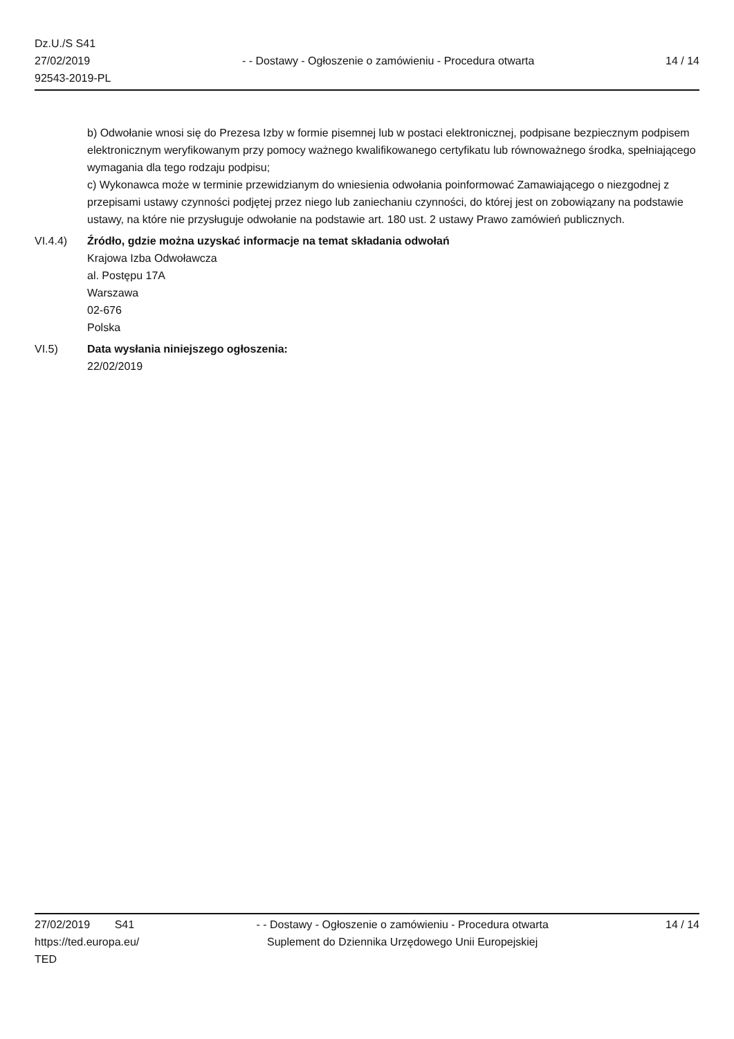Dz.U./S S41
27/02/2019
92543-2019-PL
- - Dostawy - Ogłoszenie o zamówieniu - Procedura otwarta
14 / 14
b) Odwołanie wnosi się do Prezesa Izby w formie pisemnej lub w postaci elektronicznej, podpisane bezpiecznym podpisem elektronicznym weryfikowanym przy pomocy ważnego kwalifikowanego certyfikatu lub równoważnego środka, spełniającego wymagania dla tego rodzaju podpisu;
c) Wykonawca może w terminie przewidzianym do wniesienia odwołania poinformować Zamawiającego o niezgodnej z przepisami ustawy czynności podjętej przez niego lub zaniechaniu czynności, do której jest on zobowiązany na podstawie ustawy, na które nie przysługuje odwołanie na podstawie art. 180 ust. 2 ustawy Prawo zamówień publicznych.
VI.4.4) Źródło, gdzie można uzyskać informacje na temat składania odwołań
Krajowa Izba Odwoławcza
al. Postępu 17A
Warszawa
02-676
Polska
VI.5) Data wysłania niniejszego ogłoszenia:
22/02/2019
27/02/2019 S41
https://ted.europa.eu/
TED
- - Dostawy - Ogłoszenie o zamówieniu - Procedura otwarta
Suplement do Dziennika Urzędowego Unii Europejskiej
14 / 14